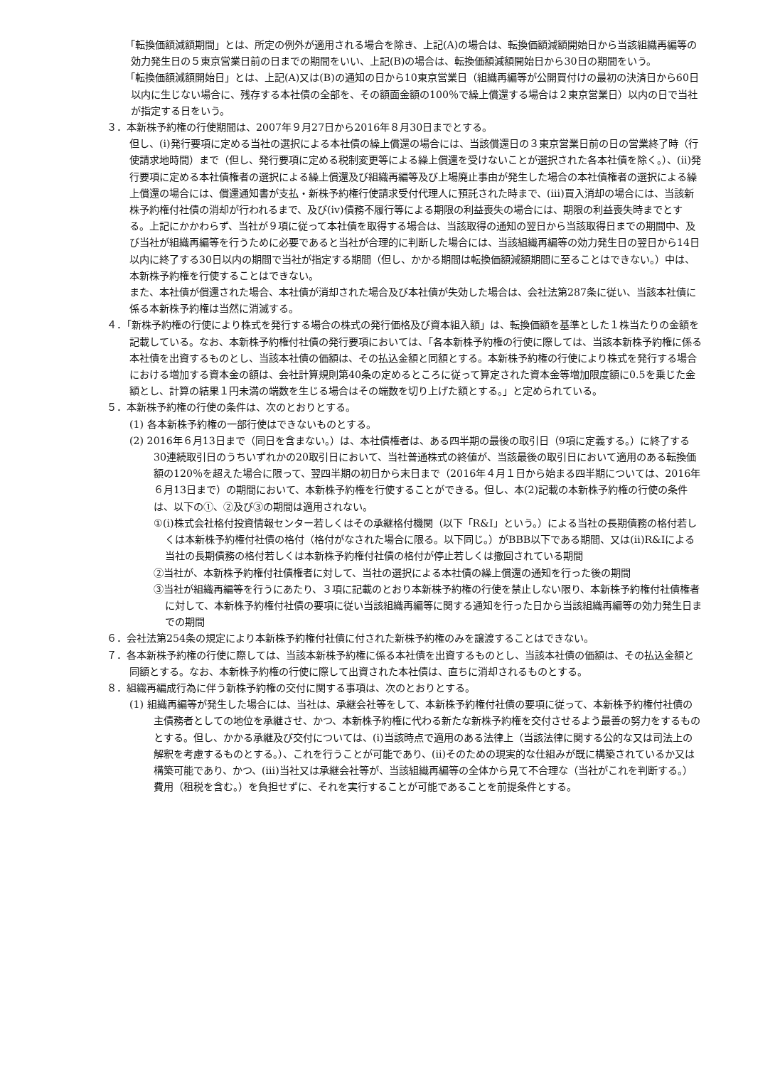「転換価額減額期間」とは、所定の例外が適用される場合を除き、上記(A)の場合は、転換価額減額開始日から当該組織再編等の効力発生日の５東京営業日前の日までの期間をいい、上記(B)の場合は、転換価額減額開始日から30日の期間をいう。
「転換価額減額開始日」とは、上記(A)又は(B)の通知の日から10東京営業日（組織再編等が公開買付けの最初の決済日から60日以内に生じない場合に、残存する本社債の全部を、その額面金額の100％で繰上償還する場合は２東京営業日）以内の日で当社が指定する日をいう。
３．本新株予約権の行使期間は、2007年９月27日から2016年８月30日までとする。
但し、(i)発行要項に定める当社の選択による本社債の繰上償還の場合には、当該償還日の３東京営業日前の日の営業終了時（行使請求地時間）まで（但し、発行要項に定める税制変更等による繰上償還を受けないことが選択された各本社債を除く。）、(ii)発行要項に定める本社債権者の選択による繰上償還及び組織再編等及び上場廃止事由が発生した場合の本社債権者の選択による繰上償還の場合には、償還通知書が支払・新株予約権行使請求受付代理人に預託された時まで、(iii)買入消却の場合には、当該新株予約権付社債の消却が行われるまで、及び(iv)債務不履行等による期限の利益喪失の場合には、期限の利益喪失時までとする。上記にかかわらず、当社が９項に従って本社債を取得する場合は、当該取得の通知の翌日から当該取得日までの期間中、及び当社が組織再編等を行うために必要であると当社が合理的に判断した場合には、当該組織再編等の効力発生日の翌日から14日以内に終了する30日以内の期間で当社が指定する期間（但し、かかる期間は転換価額減額期間に至ることはできない。）中は、本新株予約権を行使することはできない。
また、本社債が償還された場合、本社債が消却された場合及び本社債が失効した場合は、会社法第287条に従い、当該本社債に係る本新株予約権は当然に消滅する。
４．「新株予約権の行使により株式を発行する場合の株式の発行価格及び資本組入額」は、転換価額を基準とした１株当たりの金額を記載している。なお、本新株予約権付社債の発行要項においては、「各本新株予約権の行使に際しては、当該本新株予約権に係る本社債を出資するものとし、当該本社債の価額は、その払込金額と同額とする。本新株予約権の行使により株式を発行する場合における増加する資本金の額は、会社計算規則第40条の定めるところに従って算定された資本金等増加限度額に0.5を乗じた金額とし、計算の結果１円未満の端数を生じる場合はその端数を切り上げた額とする。」と定められている。
５．本新株予約権の行使の条件は、次のとおりとする。
(1) 各本新株予約権の一部行使はできないものとする。
(2) 2016年６月13日まで（同日を含まない。）は、本社債権者は、ある四半期の最後の取引日（9項に定義する。）に終了する30連続取引日のうちいずれかの20取引日において、当社普通株式の終値が、当該最後の取引日において適用のある転換価額の120％を超えた場合に限って、翌四半期の初日から末日まで（2016年４月１日から始まる四半期については、2016年６月13日まで）の期間において、本新株予約権を行使することができる。但し、本(2)記載の本新株予約権の行使の条件は、以下の①、②及び③の期間は適用されない。
①(i)株式会社格付投資情報センター若しくはその承継格付機関（以下「R&I」という。）による当社の長期債務の格付若しくは本新株予約権付社債の格付（格付がなされた場合に限る。以下同じ。）がBBB以下である期間、又は(ii)R&Iによる当社の長期債務の格付若しくは本新株予約権付社債の格付が停止若しくは撤回されている期間
②当社が、本新株予約権付社債権者に対して、当社の選択による本社債の繰上償還の通知を行った後の期間
③当社が組織再編等を行うにあたり、３項に記載のとおり本新株予約権の行使を禁止しない限り、本新株予約権付社債権者に対して、本新株予約権付社債の要項に従い当該組織再編等に関する通知を行った日から当該組織再編等の効力発生日までの期間
６．会社法第254条の規定により本新株予約権付社債に付された新株予約権のみを譲渡することはできない。
７．各本新株予約権の行使に際しては、当該本新株予約権に係る本社債を出資するものとし、当該本社債の価額は、その払込金額と同額とする。なお、本新株予約権の行使に際して出資された本社債は、直ちに消却されるものとする。
８．組織再編成行為に伴う新株予約権の交付に関する事項は、次のとおりとする。
(1) 組織再編等が発生した場合には、当社は、承継会社等をして、本新株予約権付社債の要項に従って、本新株予約権付社債の主債務者としての地位を承継させ、かつ、本新株予約権に代わる新たな新株予約権を交付させるよう最善の努力をするものとする。但し、かかる承継及び交付については、(i)当該時点で適用のある法律上（当該法律に関する公的な又は司法上の解釈を考慮するものとする。）、これを行うことが可能であり、(ii)そのための現実的な仕組みが既に構築されているか又は構築可能であり、かつ、(iii)当社又は承継会社等が、当該組織再編等の全体から見て不合理な（当社がこれを判断する。）費用（租税を含む。）を負担せずに、それを実行することが可能であることを前提条件とする。